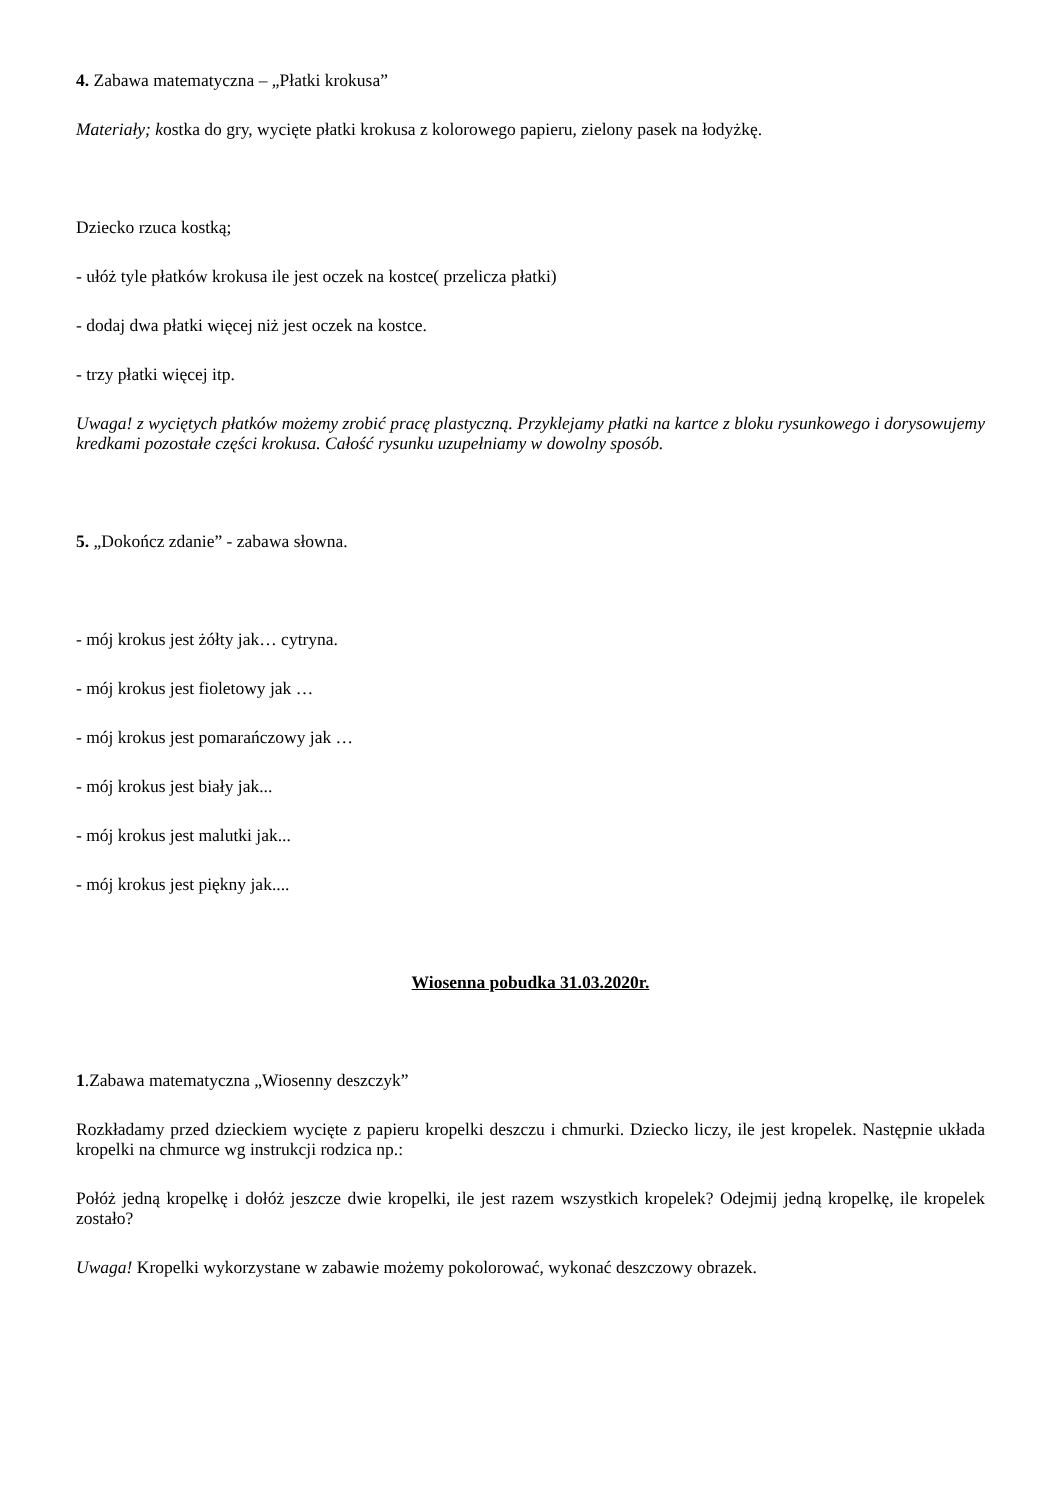4. Zabawa matematyczna – „Płatki krokusa”
Materiały; kostka do gry, wycięte płatki krokusa z kolorowego papieru, zielony pasek na łodyżkę.
Dziecko rzuca kostką;
- ułóż tyle płatków krokusa ile jest oczek na kostce( przelicza płatki)
- dodaj dwa płatki więcej niż jest oczek na kostce.
- trzy płatki więcej itp.
Uwaga! z wyciętych płatków możemy zrobić pracę plastyczną. Przyklejamy płatki na kartce z bloku rysunkowego i dorysowujemy kredkami pozostałe części krokusa. Całość rysunku uzupełniamy w dowolny sposób.
5. „Dokończ zdanie” - zabawa słowna.
- mój krokus jest żółty jak… cytryna.
- mój krokus jest fioletowy jak …
- mój krokus jest pomarańczowy jak …
- mój krokus jest biały jak...
- mój krokus jest malutki jak...
- mój krokus jest piękny jak....
Wiosenna pobudka 31.03.2020r.
1.Zabawa matematyczna „Wiosenny deszczyk”
Rozkładamy przed dzieckiem wycięte z papieru kropelki deszczu i chmurki. Dziecko liczy, ile jest kropelek. Następnie układa kropelki na chmurce wg instrukcji rodzica np.:
Połóż jedną kropelkę i dołóż jeszcze dwie kropelki, ile jest razem wszystkich kropelek? Odejmij jedną kropelkę, ile kropelek zostało?
Uwaga! Kropelki wykorzystane w zabawie możemy pokolorować, wykonać deszczowy obrazek.